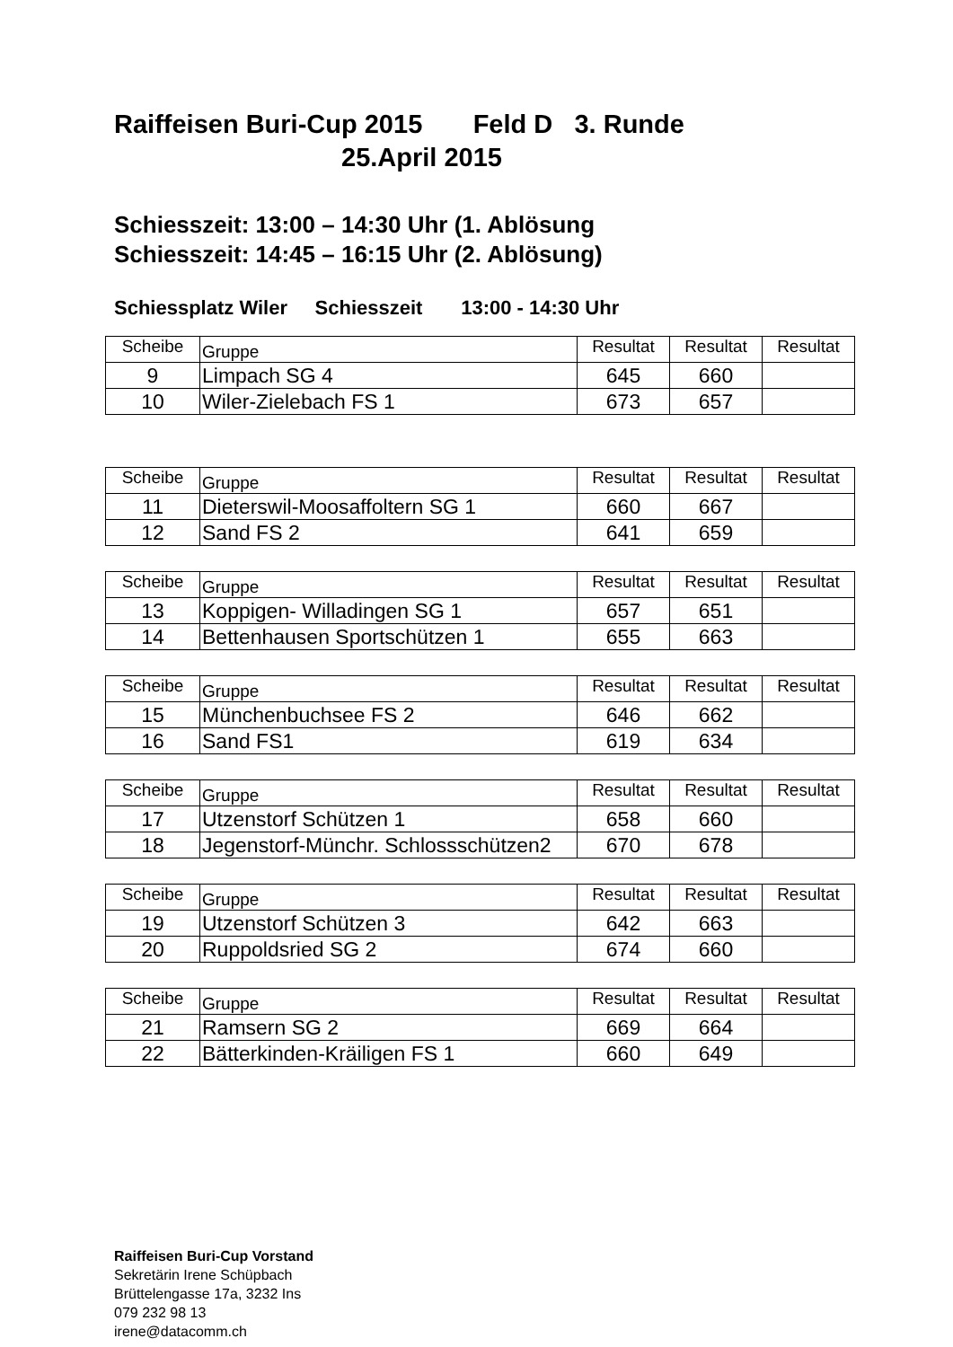Raiffeisen Buri-Cup 2015 Feld D 3. Runde
25.April 2015
Schiesszeit: 13:00 – 14:30 Uhr (1. Ablösung
Schiesszeit: 14:45 – 16:15 Uhr (2. Ablösung)
Schiessplatz Wiler Schiesszeit 13:00 - 14:30 Uhr
| Scheibe | Gruppe | Resultat | Resultat | Resultat |
| --- | --- | --- | --- | --- |
| 9 | Limpach SG 4 | 645 | 660 | |
| 10 | Wiler-Zielebach FS 1 | 673 | 657 | |
| Scheibe | Gruppe | Resultat | Resultat | Resultat |
| --- | --- | --- | --- | --- |
| 11 | Dieterswil-Moosaffoltern SG 1 | 660 | 667 | |
| 12 | Sand FS 2 | 641 | 659 | |
| Scheibe | Gruppe | Resultat | Resultat | Resultat |
| --- | --- | --- | --- | --- |
| 13 | Koppigen- Willadingen SG 1 | 657 | 651 | |
| 14 | Bettenhausen Sportschützen 1 | 655 | 663 | |
| Scheibe | Gruppe | Resultat | Resultat | Resultat |
| --- | --- | --- | --- | --- |
| 15 | Münchenbuchsee FS 2 | 646 | 662 | |
| 16 | Sand FS1 | 619 | 634 | |
| Scheibe | Gruppe | Resultat | Resultat | Resultat |
| --- | --- | --- | --- | --- |
| 17 | Utzenstorf Schützen 1 | 658 | 660 | |
| 18 | Jegenstorf-Münchr. Schlossschützen2 | 670 | 678 | |
| Scheibe | Gruppe | Resultat | Resultat | Resultat |
| --- | --- | --- | --- | --- |
| 19 | Utzenstorf Schützen 3 | 642 | 663 | |
| 20 | Ruppoldsried SG 2 | 674 | 660 | |
| Scheibe | Gruppe | Resultat | Resultat | Resultat |
| --- | --- | --- | --- | --- |
| 21 | Ramsern SG 2 | 669 | 664 | |
| 22 | Bätterkinden-Kräiligen FS 1 | 660 | 649 | |
Raiffeisen Buri-Cup Vorstand
Sekretärin Irene Schüpbach
Brüttelengasse 17a, 3232 Ins
079 232 98 13
irene@datacomm.ch